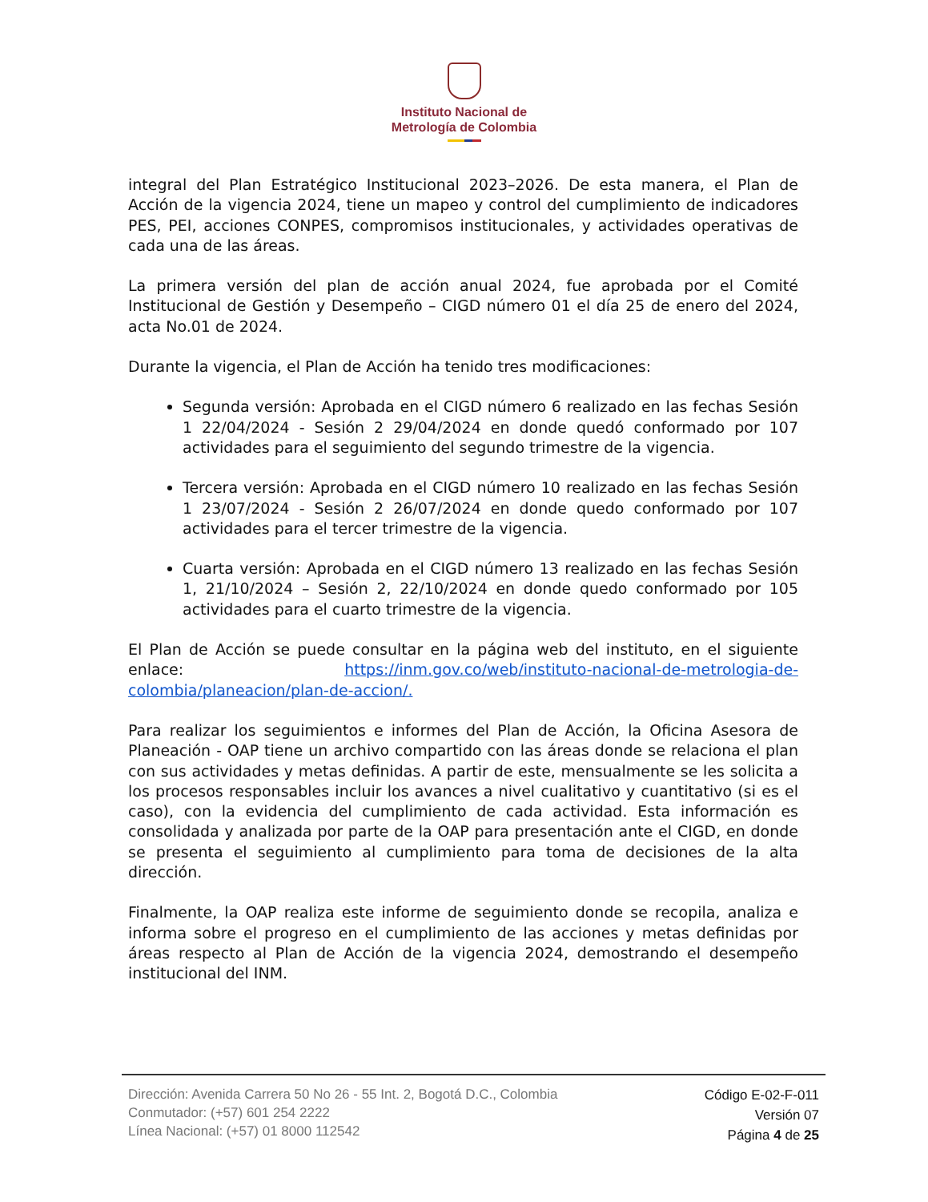Instituto Nacional de
Metrología de Colombia
integral del Plan Estratégico Institucional 2023–2026. De esta manera, el Plan de Acción de la vigencia 2024, tiene un mapeo y control del cumplimiento de indicadores PES, PEI, acciones CONPES, compromisos institucionales, y actividades operativas de cada una de las áreas.
La primera versión del plan de acción anual 2024, fue aprobada por el Comité Institucional de Gestión y Desempeño – CIGD número 01 el día 25 de enero del 2024, acta No.01 de 2024.
Durante la vigencia, el Plan de Acción ha tenido tres modificaciones:
Segunda versión: Aprobada en el CIGD número 6 realizado en las fechas Sesión 1 22/04/2024 - Sesión 2 29/04/2024 en donde quedó conformado por 107 actividades para el seguimiento del segundo trimestre de la vigencia.
Tercera versión: Aprobada en el CIGD número 10 realizado en las fechas Sesión 1 23/07/2024 - Sesión 2 26/07/2024 en donde quedo conformado por 107 actividades para el tercer trimestre de la vigencia.
Cuarta versión: Aprobada en el CIGD número 13 realizado en las fechas Sesión 1, 21/10/2024 – Sesión 2, 22/10/2024 en donde quedo conformado por 105 actividades para el cuarto trimestre de la vigencia.
El Plan de Acción se puede consultar en la página web del instituto, en el siguiente enlace: https://inm.gov.co/web/instituto-nacional-de-metrologia-de-colombia/planeacion/plan-de-accion/.
Para realizar los seguimientos e informes del Plan de Acción, la Oficina Asesora de Planeación - OAP tiene un archivo compartido con las áreas donde se relaciona el plan con sus actividades y metas definidas. A partir de este, mensualmente se les solicita a los procesos responsables incluir los avances a nivel cualitativo y cuantitativo (si es el caso), con la evidencia del cumplimiento de cada actividad. Esta información es consolidada y analizada por parte de la OAP para presentación ante el CIGD, en donde se presenta el seguimiento al cumplimiento para toma de decisiones de la alta dirección.
Finalmente, la OAP realiza este informe de seguimiento donde se recopila, analiza e informa sobre el progreso en el cumplimiento de las acciones y metas definidas por áreas respecto al Plan de Acción de la vigencia 2024, demostrando el desempeño institucional del INM.
Dirección: Avenida Carrera 50 No 26 - 55 Int. 2, Bogotá D.C., Colombia
Conmutador: (+57) 601 254 2222
Línea Nacional: (+57) 01 8000 112542
Código E-02-F-011
Versión 07
Página 4 de 25